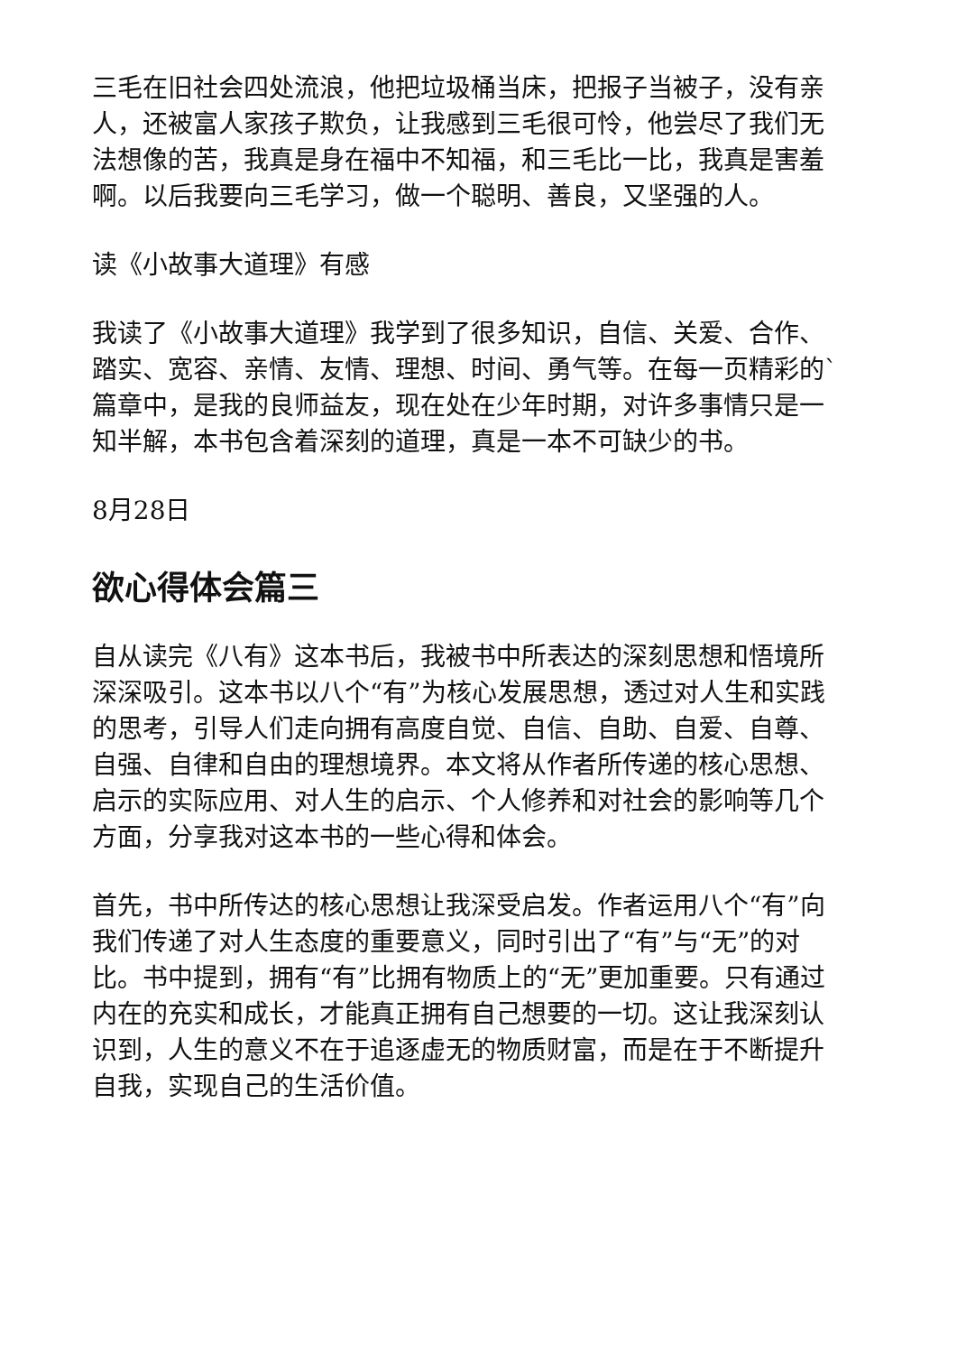三毛在旧社会四处流浪，他把垃圾桶当床，把报子当被子，没有亲人，还被富人家孩子欺负，让我感到三毛很可怜，他尝尽了我们无法想像的苦，我真是身在福中不知福，和三毛比一比，我真是害羞啊。以后我要向三毛学习，做一个聪明、善良，又坚强的人。
读《小故事大道理》有感
我读了《小故事大道理》我学到了很多知识，自信、关爱、合作、踏实、宽容、亲情、友情、理想、时间、勇气等。在每一页精彩的`篇章中，是我的良师益友，现在处在少年时期，对许多事情只是一知半解，本书包含着深刻的道理，真是一本不可缺少的书。
8月28日
欲心得体会篇三
自从读完《八有》这本书后，我被书中所表达的深刻思想和悟境所深深吸引。这本书以八个“有”为核心发展思想，透过对人生和实践的思考，引导人们走向拥有高度自觉、自信、自助、自爱、自尊、自强、自律和自由的理想境界。本文将从作者所传递的核心思想、启示的实际应用、对人生的启示、个人修养和对社会的影响等几个方面，分享我对这本书的一些心得和体会。
首先，书中所传达的核心思想让我深受启发。作者运用八个“有”向我们传递了对人生态度的重要意义，同时引出了“有”与“无”的对比。书中提到，拥有“有”比拥有物质上的“无”更加重要。只有通过内在的充实和成长，才能真正拥有自己想要的一切。这让我深刻认识到，人生的意义不在于追逐虚无的物质财富，而是在于不断提升自我，实现自己的生活价值。